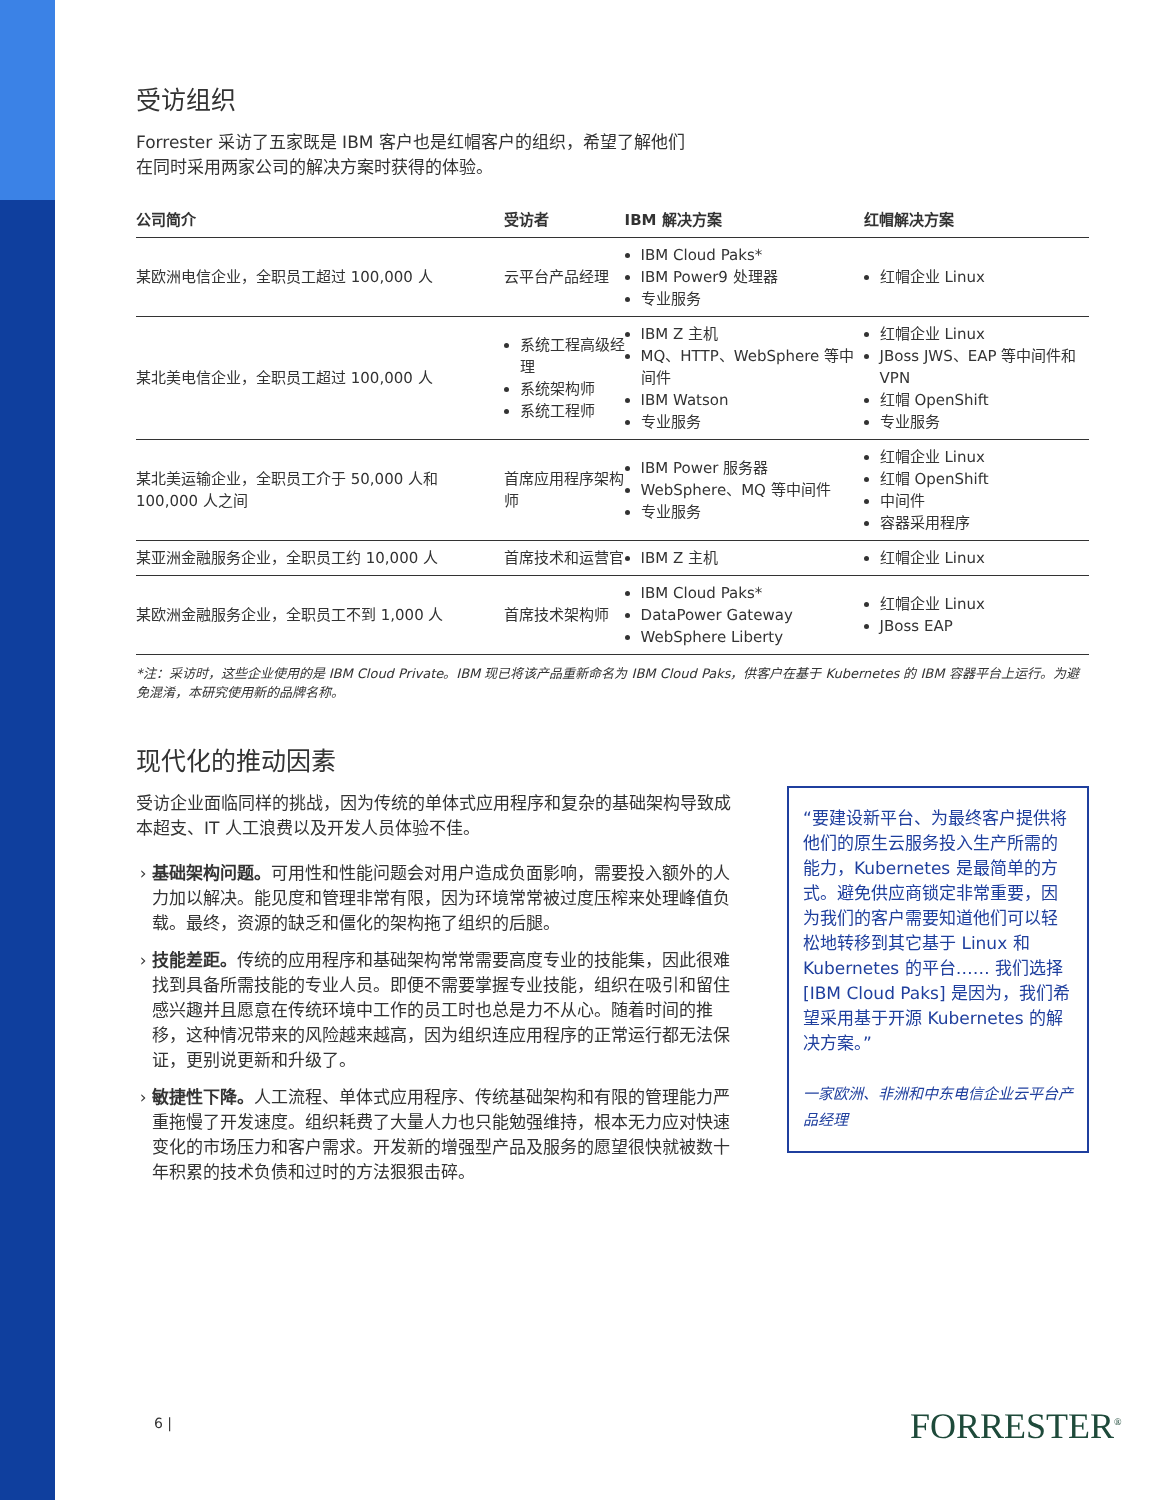受访组织
Forrester 采访了五家既是 IBM 客户也是红帽客户的组织，希望了解他们
在同时采用两家公司的解决方案时获得的体验。
| 公司简介 | 受访者 | IBM 解决方案 | 红帽解决方案 |
| --- | --- | --- | --- |
| 某欧洲电信企业，全职员工超过 100,000 人 | 云平台产品经理 | IBM Cloud Paks* IBM Power9 处理器 专业服务 | 红帽企业 Linux |
| 某北美电信企业，全职员工超过 100,000 人 | 系统工程高级经理 系统架构师 系统工程师 | IBM Z 主机 MQ、HTTP、WebSphere 等中间件 IBM Watson 专业服务 | 红帽企业 Linux JBoss JWS、EAP 等中间件和 VPN 红帽 OpenShift 专业服务 |
| 某北美运输企业，全职员工介于 50,000 人和 100,000 人之间 | 首席应用程序架构师 | IBM Power 服务器 WebSphere、MQ 等中间件 专业服务 | 红帽企业 Linux 红帽 OpenShift 中间件 容器采用程序 |
| 某亚洲金融服务企业，全职员工约 10,000 人 | 首席技术和运营官 | IBM Z 主机 | 红帽企业 Linux |
| 某欧洲金融服务企业，全职员工不到 1,000 人 | 首席技术架构师 | IBM Cloud Paks* DataPower Gateway WebSphere Liberty | 红帽企业 Linux JBoss EAP |
*注：采访时，这些企业使用的是 IBM Cloud Private。IBM 现已将该产品重新命名为 IBM Cloud Paks，供客户在基于 Kubernetes 的 IBM 容器平台上运行。为避免混淆，本研究使用新的品牌名称。
现代化的推动因素
受访企业面临同样的挑战，因为传统的单体式应用程序和复杂的基础架构导致成本超支、IT 人工浪费以及开发人员体验不佳。
基础架构问题。可用性和性能问题会对用户造成负面影响，需要投入额外的人力加以解决。能见度和管理非常有限，因为环境常常被过度压榨来处理峰值负载。最终，资源的缺乏和僵化的架构拖了组织的后腿。
技能差距。传统的应用程序和基础架构常常需要高度专业的技能集，因此很难找到具备所需技能的专业人员。即便不需要掌握专业技能，组织在吸引和留住感兴趣并且愿意在传统环境中工作的员工时也总是力不从心。随着时间的推移，这种情况带来的风险越来越高，因为组织连应用程序的正常运行都无法保证，更别说更新和升级了。
敏捷性下降。人工流程、单体式应用程序、传统基础架构和有限的管理能力严重拖慢了开发速度。组织耗费了大量人力也只能勉强维持，根本无力应对快速变化的市场压力和客户需求。开发新的增强型产品及服务的愿望很快就被数十年积累的技术负债和过时的方法狠狠击碎。
“要建设新平台、为最终客户提供将他们的原生云服务投入生产所需的能力，Kubernetes 是最简单的方式。避免供应商锁定非常重要，因为我们的客户需要知道他们可以轻松地转移到其它基于 Linux 和 Kubernetes 的平台…… 我们选择 [IBM Cloud Paks] 是因为，我们希望采用基于开源 Kubernetes 的解决方案。”
一家欧洲、非洲和中东电信企业云平台产品经理
6 | FORRESTER<sup>®</sup>